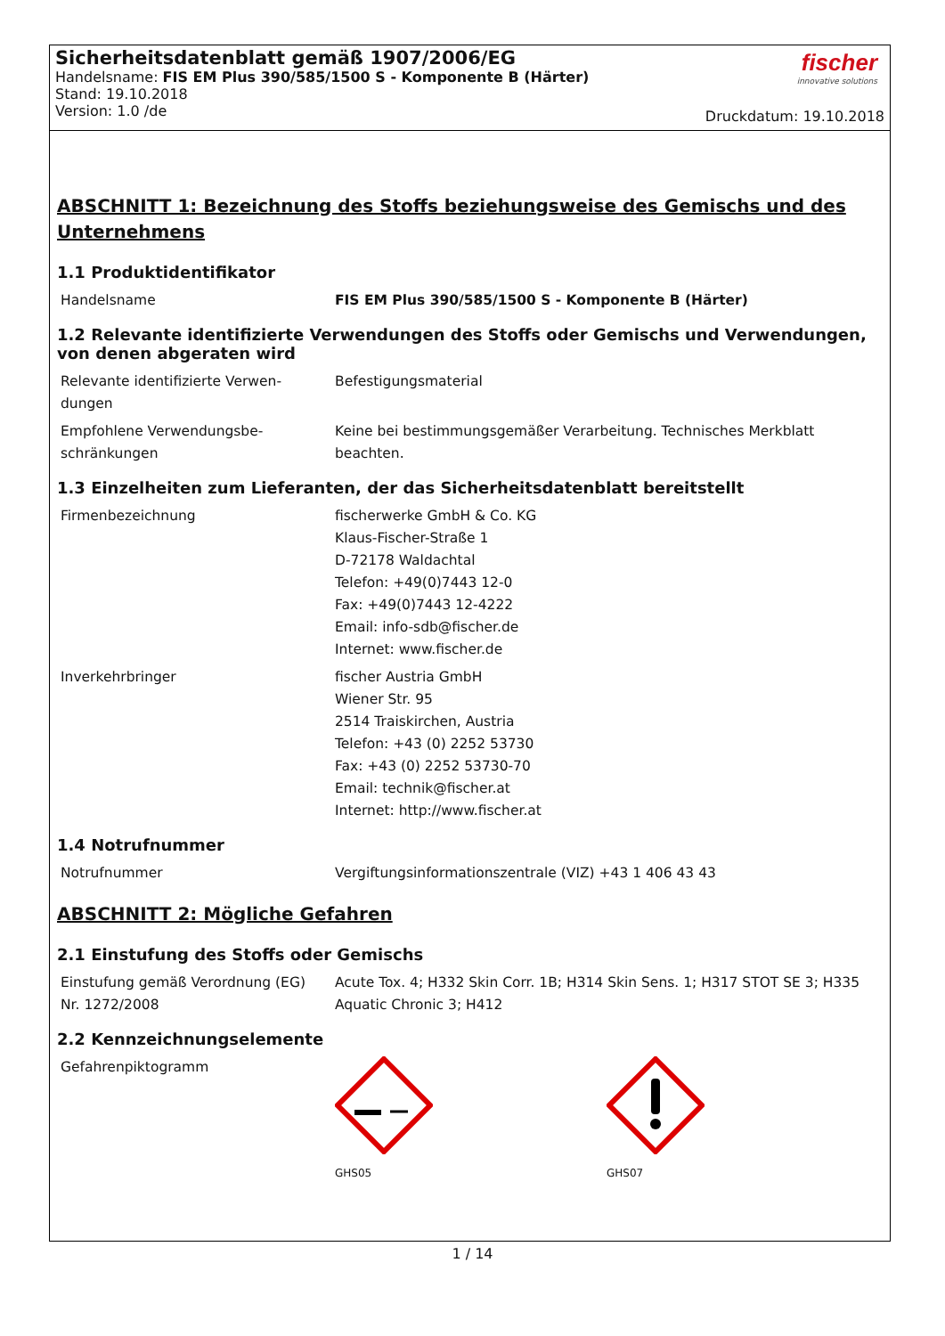Sicherheitsdatenblatt gemäß 1907/2006/EG
Handelsname: FIS EM Plus 390/585/1500 S - Komponente B (Härter)
Stand: 19.10.2018
Version: 1.0 /de
fischer
innovative solutions
Druckdatum: 19.10.2018
ABSCHNITT 1: Bezeichnung des Stoffs beziehungsweise des Gemischs und des Unternehmens
1.1 Produktidentifikator
| Handelsname | FIS EM Plus 390/585/1500 S - Komponente B (Härter) |
1.2 Relevante identifizierte Verwendungen des Stoffs oder Gemischs und Verwendungen, von denen abgeraten wird
| Relevante identifizierte Verwen-dungen | Befestigungsmaterial |
| Empfohlene Verwendungsbe-schränkungen | Keine bei bestimmungsgemäßer Verarbeitung. Technisches Merkblatt beachten. |
1.3 Einzelheiten zum Lieferanten, der das Sicherheitsdatenblatt bereitstellt
| Firmenbezeichnung | fischerwerke GmbH & Co. KG Klaus-Fischer-Straße 1 D-72178 Waldachtal Telefon: +49(0)7443 12-0 Fax: +49(0)7443 12-4222 Email: info-sdb@fischer.de Internet: www.fischer.de |
| Inverkehrbringer | fischer Austria GmbH Wiener Str. 95 2514 Traiskirchen, Austria Telefon: +43 (0) 2252 53730 Fax: +43 (0) 2252 53730-70 Email: technik@fischer.at Internet: http://www.fischer.at |
1.4 Notrufnummer
| Notrufnummer | Vergiftungsinformationszentrale (VIZ) +43 1 406 43 43 |
ABSCHNITT 2: Mögliche Gefahren
2.1 Einstufung des Stoffs oder Gemischs
| Einstufung gemäß Verordnung (EG) Nr. 1272/2008 | Acute Tox. 4; H332 Skin Corr. 1B; H314 Skin Sens. 1; H317 STOT SE 3; H335 Aquatic Chronic 3; H412 |
2.2 Kennzeichnungselemente
| Gefahrenpiktogramm | GHS05 GHS07 |
1 / 14